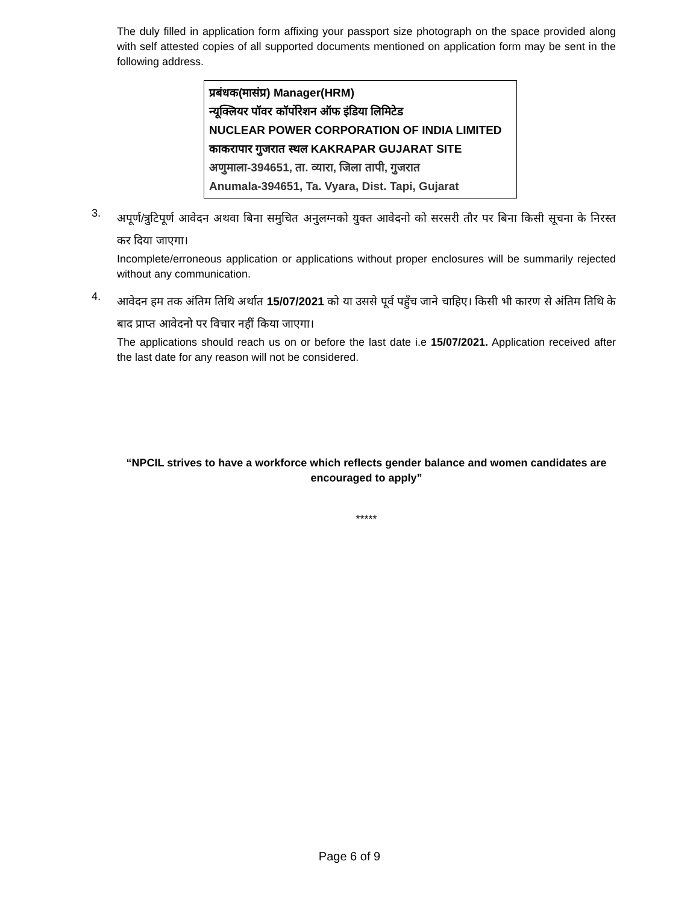The duly filled in application form affixing your passport size photograph on the space provided along with self attested copies of all supported documents mentioned on application form may be sent in the following address.
प्रबंधक(मासंप्र) Manager(HRM)
न्यूक्लियर पॉवर कॉर्पोरेशन ऑफ इंडिया लिमिटेड
NUCLEAR POWER CORPORATION OF INDIA LIMITED
काकरापार गुजरात स्थल KAKRAPAR GUJARAT SITE
अणुमाला-394651, ता. व्यारा, जिला तापी, गुजरात
Anumala-394651, Ta. Vyara, Dist. Tapi, Gujarat
3.
अपूर्ण/त्रुटिपूर्ण आवेदन अथवा बिना समुचित अनुलग्नको युक्त आवेदनो को सरसरी तौर पर बिना किसी सूचना के निरस्त कर दिया जाएगा।
Incomplete/erroneous application or applications without proper enclosures will be summarily rejected without any communication.
4.
आवेदन हम तक अंतिम तिथि अर्थात 15/07/2021 को या उससे पूर्व पहुँच जाने चाहिए। किसी भी कारण से अंतिम तिथि के बाद प्राप्त आवेदनो पर विचार नहीं किया जाएगा।
The applications should reach us on or before the last date i.e 15/07/2021. Application received after the last date for any reason will not be considered.
“NPCIL strives to have a workforce which reflects gender balance and women candidates are encouraged to apply”
*****
Page 6 of 9